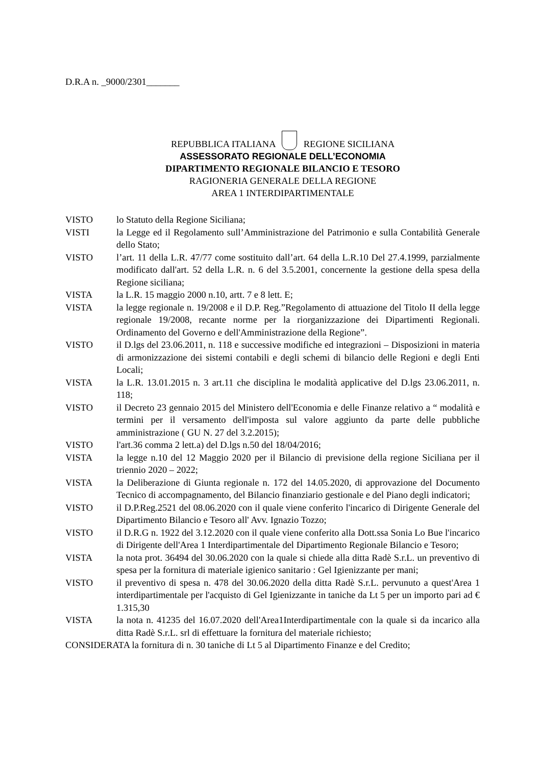D.R.A n. _9000/2301_______
REPUBBLICA ITALIANA REGIONE SICILIANA
ASSESSORATO REGIONALE DELL’ECONOMIA
DIPARTIMENTO REGIONALE BILANCIO E TESORO
RAGIONERIA GENERALE DELLA REGIONE
AREA 1 INTERDIPARTIMENTALE
VISTO lo Statuto della Regione Siciliana;
VISTI la Legge ed il Regolamento sull’Amministrazione del Patrimonio e sulla Contabilità Generale dello Stato;
VISTO l’art. 11 della L.R. 47/77 come sostituito dall’art. 64 della L.R.10 Del 27.4.1999, parzialmente modificato dall'art. 52 della L.R. n. 6 del 3.5.2001, concernente la gestione della spesa della Regione siciliana;
VISTA la L.R. 15 maggio 2000 n.10, artt. 7 e 8 lett. E;
VISTA la legge regionale n. 19/2008 e il D.P. Reg.”Regolamento di attuazione del Titolo II della legge regionale 19/2008, recante norme per la riorganizzazione dei Dipartimenti Regionali. Ordinamento del Governo e dell'Amministrazione della Regione”.
VISTO il D.lgs del 23.06.2011, n. 118 e successive modifiche ed integrazioni – Disposizioni in materia di armonizzazione dei sistemi contabili e degli schemi di bilancio delle Regioni e degli Enti Locali;
VISTA la L.R. 13.01.2015 n. 3 art.11 che disciplina le modalità applicative del D.lgs 23.06.2011, n. 118;
VISTO il Decreto 23 gennaio 2015 del Ministero dell'Economia e delle Finanze relativo a “ modalità e termini per il versamento dell'imposta sul valore aggiunto da parte delle pubbliche amministrazione ( GU N. 27 del 3.2.2015);
VISTO l'art.36 comma 2 lett.a) del D.lgs n.50 del 18/04/2016;
VISTA la legge n.10 del 12 Maggio 2020 per il Bilancio di previsione della regione Siciliana per il triennio 2020 – 2022;
VISTA la Deliberazione di Giunta regionale n. 172 del 14.05.2020, di approvazione del Documento Tecnico di accompagnamento, del Bilancio finanziario gestionale e del Piano degli indicatori;
VISTO il D.P.Reg.2521 del 08.06.2020 con il quale viene conferito l'incarico di Dirigente Generale del Dipartimento Bilancio e Tesoro all' Avv. Ignazio Tozzo;
VISTO il D.R.G n. 1922 del 3.12.2020 con il quale viene conferito alla Dott.ssa Sonia Lo Bue l'incarico di Dirigente dell'Area 1 Interdipartimentale del Dipartimento Regionale Bilancio e Tesoro;
VISTA la nota prot. 36494 del 30.06.2020 con la quale si chiede alla ditta Radè S.r.L. un preventivo di spesa per la fornitura di materiale igienico sanitario : Gel Igienizzante per mani;
VISTO il preventivo di spesa n. 478 del 30.06.2020 della ditta Radè S.r.L. pervunuto a quest'Area 1 interdipartimentale per l'acquisto di Gel Igienizzante in taniche da Lt 5 per un importo pari ad € 1.315,30
VISTA la nota n. 41235 del 16.07.2020 dell'Area1Interdipartimentale con la quale si da incarico alla ditta Radè S.r.L. srl di effettuare la fornitura del materiale richiesto;
CONSIDERATA la fornitura di n. 30 taniche di Lt 5 al Dipartimento Finanze e del Credito;